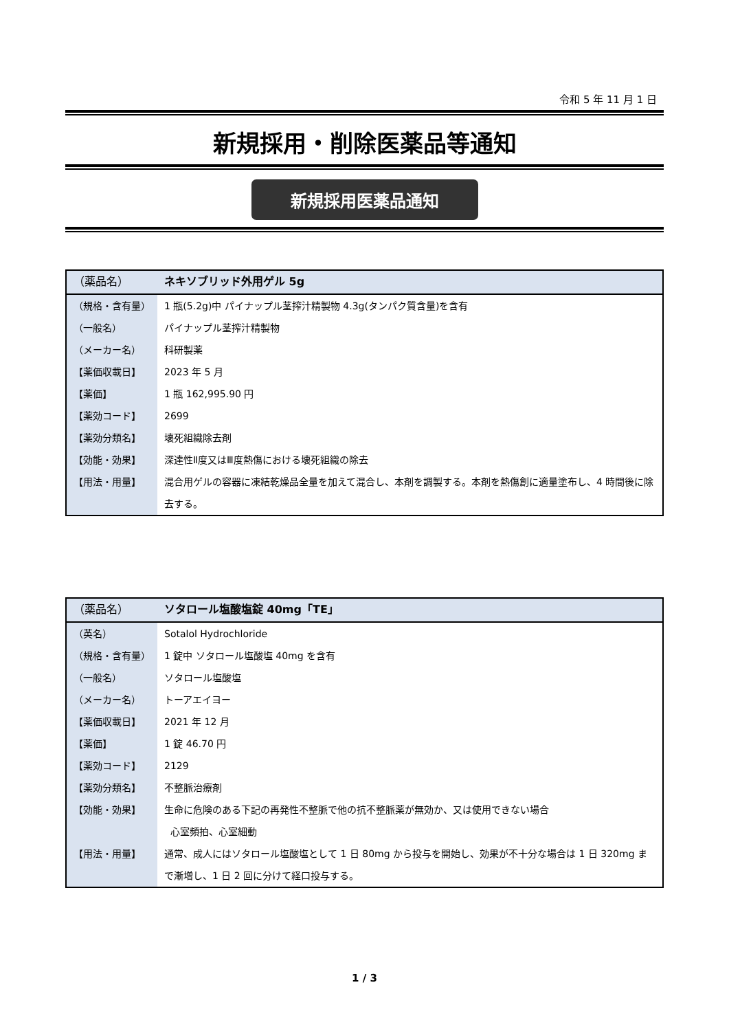令和 5 年 11 月 1 日
新規採用・削除医薬品等通知
新規採用医薬品通知
| （薬品名） | ネキソブリッド外用ゲル 5g |
| （規格・含有量） | 1 瓶(5.2g)中 パイナップル茎搾汁精製物 4.3g(タンパク質含量)を含有 |
| （一般名） | パイナップル茎搾汁精製物 |
| （メーカー名） | 科研製薬 |
| 【薬価収載日】 | 2023 年 5 月 |
| 【薬価】 | 1 瓶 162,995.90 円 |
| 【薬効コード】 | 2699 |
| 【薬効分類名】 | 壊死組織除去剤 |
| 【効能・効果】 | 深達性Ⅱ度又はⅢ度熱傷における壊死組織の除去 |
| 【用法・用量】 | 混合用ゲルの容器に凍結乾燥品全量を加えて混合し、本剤を調製する。本剤を熱傷創に適量塗布し、4 時間後に除去する。 |
| （薬品名） | ソタロール塩酸塩錠 40mg「TE」 |
| （英名） | Sotalol Hydrochloride |
| （規格・含有量） | 1 錠中 ソタロール塩酸塩 40mg を含有 |
| （一般名） | ソタロール塩酸塩 |
| （メーカー名） | トーアエイヨー |
| 【薬価収載日】 | 2021 年 12 月 |
| 【薬価】 | 1 錠 46.70 円 |
| 【薬効コード】 | 2129 |
| 【薬効分類名】 | 不整脈治療剤 |
| 【効能・効果】 | 生命に危険のある下記の再発性不整脈で他の抗不整脈薬が無効か、又は使用できない場合 心室頻拍、心室細動 |
| 【用法・用量】 | 通常、成人にはソタロール塩酸塩として 1 日 80mg から投与を開始し、効果が不十分な場合は 1 日 320mg まで漸増し、1 日 2 回に分けて経口投与する。 |
1 / 3